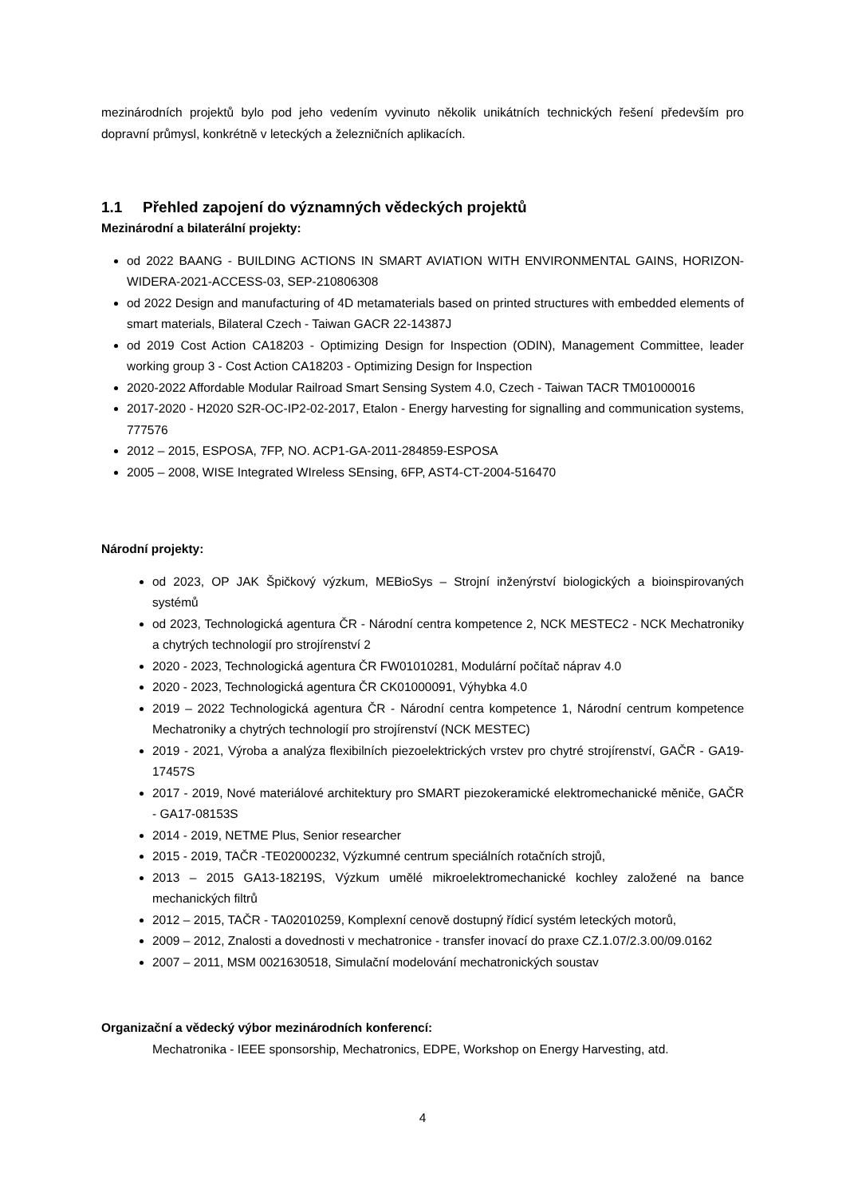mezinárodních projektů bylo pod jeho vedením vyvinuto několik unikátních technických řešení především pro dopravní průmysl, konkrétně v leteckých a železničních aplikacích.
1.1 Přehled zapojení do významných vědeckých projektů
Mezinárodní a bilaterální projekty:
od 2022 BAANG - BUILDING ACTIONS IN SMART AVIATION WITH ENVIRONMENTAL GAINS, HORIZON-WIDERA-2021-ACCESS-03, SEP-210806308
od 2022 Design and manufacturing of 4D metamaterials based on printed structures with embedded elements of smart materials, Bilateral Czech - Taiwan GACR 22-14387J
od 2019 Cost Action CA18203 - Optimizing Design for Inspection (ODIN), Management Committee, leader working group 3 - Cost Action CA18203 - Optimizing Design for Inspection
2020-2022 Affordable Modular Railroad Smart Sensing System 4.0, Czech - Taiwan TACR TM01000016
2017-2020 - H2020 S2R-OC-IP2-02-2017, Etalon - Energy harvesting for signalling and communication systems, 777576
2012 – 2015, ESPOSA, 7FP, NO. ACP1-GA-2011-284859-ESPOSA
2005 – 2008, WISE Integrated WIreless SEnsing, 6FP, AST4-CT-2004-516470
Národní projekty:
od 2023, OP JAK Špičkový výzkum, MEBioSys – Strojní inženýrství biologických a bioinspirovaných systémů
od 2023, Technologická agentura ČR - Národní centra kompetence 2, NCK MESTEC2 - NCK Mechatroniky a chytrých technologií pro strojírenství 2
2020 - 2023, Technologická agentura ČR FW01010281, Modulární počítač náprav 4.0
2020 - 2023, Technologická agentura ČR CK01000091, Výhybka 4.0
2019 – 2022 Technologická agentura ČR - Národní centra kompetence 1, Národní centrum kompetence Mechatroniky a chytrých technologií pro strojírenství (NCK MESTEC)
2019 - 2021, Výroba a analýza flexibilních piezoelektrických vrstev pro chytré strojírenství, GAČR - GA19-17457S
2017 - 2019, Nové materiálové architektury pro SMART piezokeramické elektromechanické měniče, GAČR - GA17-08153S
2014 - 2019, NETME Plus, Senior researcher
2015 - 2019, TAČR -TE02000232, Výzkumné centrum speciálních rotačních strojů,
2013 – 2015 GA13-18219S, Výzkum umělé mikroelektromechanické kochley založené na bance mechanických filtrů
2012 – 2015, TAČR - TA02010259, Komplexní cenově dostupný řídicí systém leteckých motorů,
2009 – 2012, Znalosti a dovednosti v mechatronice - transfer inovací do praxe CZ.1.07/2.3.00/09.0162
2007 – 2011, MSM 0021630518, Simulační modelování mechatronických soustav
Organizační a vědecký výbor mezinárodních konferencí:
Mechatronika - IEEE sponsorship, Mechatronics, EDPE, Workshop on Energy Harvesting, atd.
4